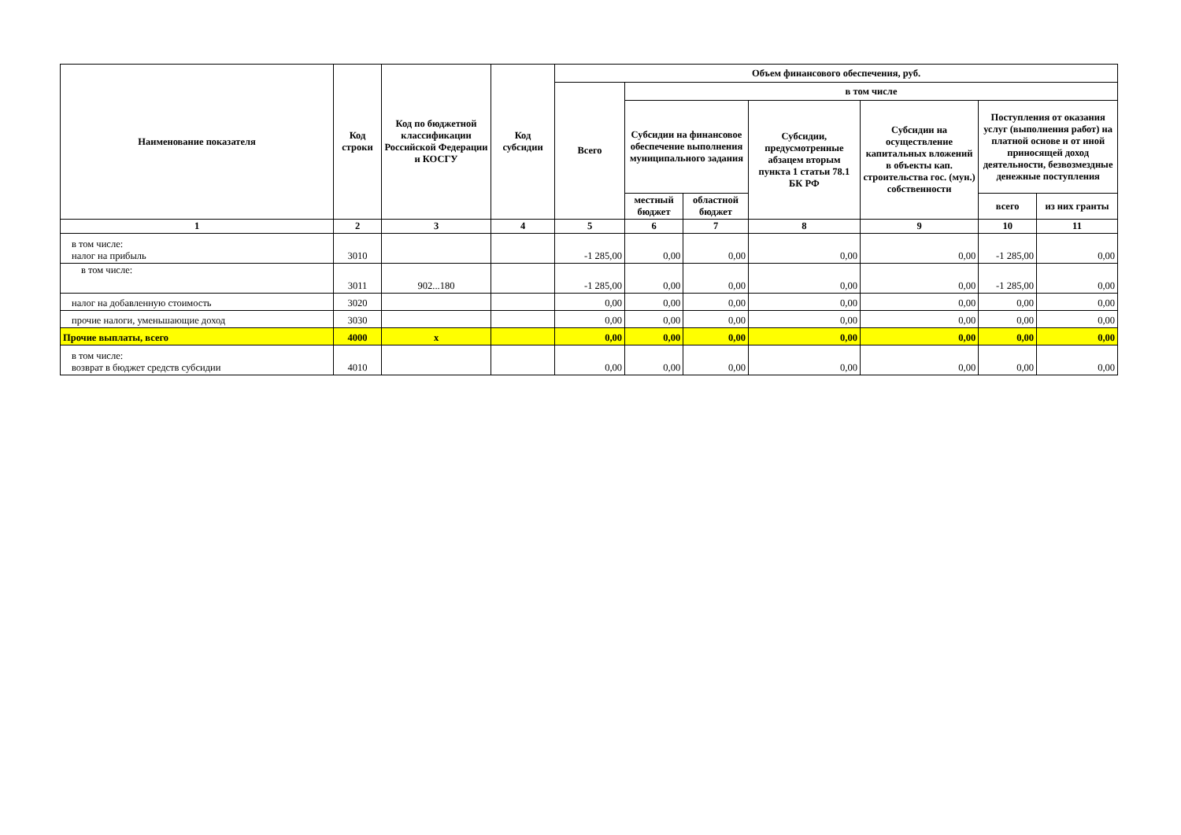| Наименование показателя | Код строки | Код по бюджетной классификации Российской Федерации и КОСГУ | Код субсидии | Объем финансового обеспечения, руб. | | | | | | |
| --- | --- | --- | --- | --- | --- | --- | --- | --- | --- | --- |
| | | | | Всего | в том числе | | | | | |
| | | | | | Субсидии на финансовое обеспечение выполнения муниципального задания | | Субсидии, предусмотренные абзацем вторым пункта 1 статьи 78.1 БК РФ | Субсидии на осуществление капитальных вложений в объекты кап. строительства гос. (мун.) собственности | Поступления от оказания услуг (выполнения работ) на платной основе и от иной приносящей доход деятельности, безвозмездные денежные поступления | |
| | | | | | местный бюджет | областной бюджет | | | всего | из них гранты |
| 1 | 2 | 3 | 4 | 5 | 6 | 7 | 8 | 9 | 10 | 11 |
| в том числе: налог на прибыль | 3010 | | | -1 285,00 | 0,00 | 0,00 | 0,00 | 0,00 | -1 285,00 | 0,00 |
| в том числе: | 3011 | 902...180 | | -1 285,00 | 0,00 | 0,00 | 0,00 | 0,00 | -1 285,00 | 0,00 |
| налог на добавленную стоимость | 3020 | | | 0,00 | 0,00 | 0,00 | 0,00 | 0,00 | 0,00 | 0,00 |
| прочие налоги, уменьшающие доход | 3030 | | | 0,00 | 0,00 | 0,00 | 0,00 | 0,00 | 0,00 | 0,00 |
| Прочие выплаты, всего | 4000 | x | | 0,00 | 0,00 | 0,00 | 0,00 | 0,00 | 0,00 | 0,00 |
| в том числе: возврат в бюджет средств субсидии | 4010 | | | 0,00 | 0,00 | 0,00 | 0,00 | 0,00 | 0,00 | 0,00 |